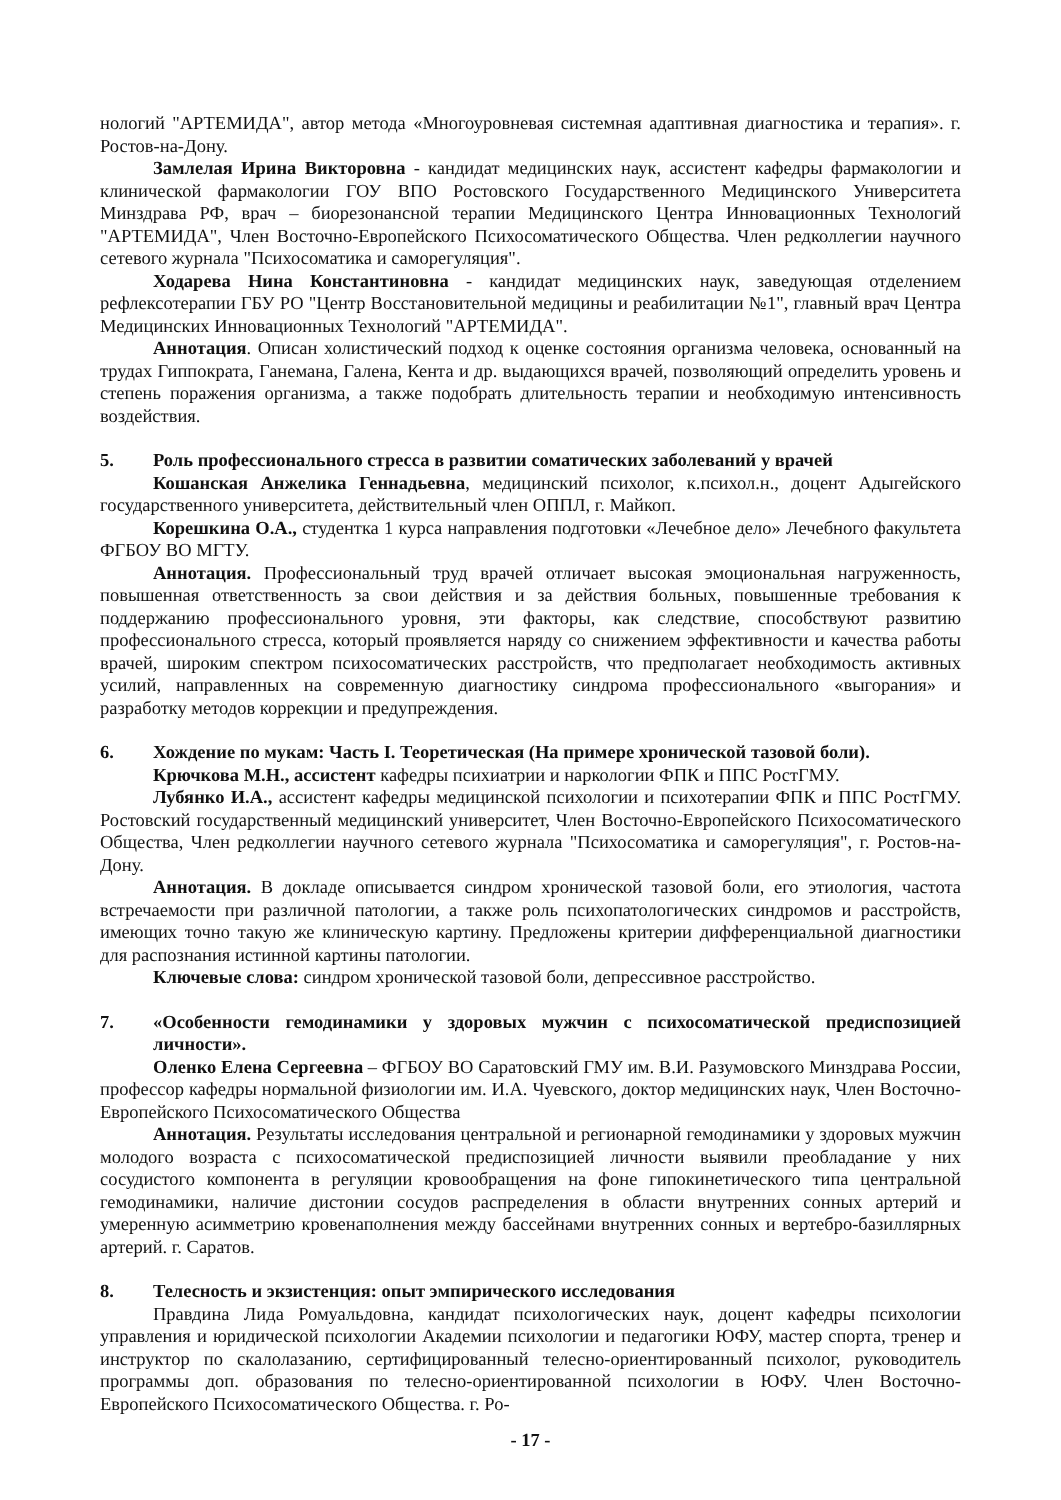нологий "АРТЕМИДА", автор метода «Многоуровневая системная адаптивная диагностика и терапия». г. Ростов-на-Дону.
Замлелая Ирина Викторовна - кандидат медицинских наук, ассистент кафедры фармакологии и клинической фармакологии ГОУ ВПО Ростовского Государственного Медицинского Университета Минздрава РФ, врач – биорезонансной терапии Медицинского Центра Инновационных Технологий "АРТЕМИДА", Член Восточно-Европейского Психосоматического Общества. Член редколлегии научного сетевого журнала "Психосоматика и саморегуляция".
Ходарева Нина Константиновна - кандидат медицинских наук, заведующая отделением рефлексотерапии ГБУ РО "Центр Восстановительной медицины и реабилитации №1", главный врач Центра Медицинских Инновационных Технологий "АРТЕМИДА".
Аннотация. Описан холистический подход к оценке состояния организма человека, основанный на трудах Гиппократа, Ганемана, Галена, Кента и др. выдающихся врачей, позволяющий определить уровень и степень поражения организма, а также подобрать длительность терапии и необходимую интенсивность воздействия.
5. Роль профессионального стресса в развитии соматических заболеваний у врачей
Кошанская Анжелика Геннадьевна, медицинский психолог, к.психол.н., доцент Адыгейского государственного университета, действительный член ОППЛ, г. Майкоп.
Корешкина О.А., студентка 1 курса направления подготовки «Лечебное дело» Лечебного факультета ФГБОУ ВО МГТУ.
Аннотация. Профессиональный труд врачей отличает высокая эмоциональная нагруженность, повышенная ответственность за свои действия и за действия больных, повышенные требования к поддержанию профессионального уровня, эти факторы, как следствие, способствуют развитию профессионального стресса, который проявляется наряду со снижением эффективности и качества работы врачей, широким спектром психосоматических расстройств, что предполагает необходимость активных усилий, направленных на современную диагностику синдрома профессионального «выгорания» и разработку методов коррекции и предупреждения.
6. Хождение по мукам: Часть I. Теоретическая (На примере хронической тазовой боли).
Крючкова М.Н., ассистент кафедры психиатрии и наркологии ФПК и ППС РостГМУ.
Лубянко И.А., ассистент кафедры медицинской психологии и психотерапии ФПК и ППС РостГМУ. Ростовский государственный медицинский университет, Член Восточно-Европейского Психосоматического Общества, Член редколлегии научного сетевого журнала "Психосоматика и саморегуляция", г. Ростов-на-Дону.
Аннотация. В докладе описывается синдром хронической тазовой боли, его этиология, частота встречаемости при различной патологии, а также роль психопатологических синдромов и расстройств, имеющих точно такую же клиническую картину. Предложены критерии дифференциальной диагностики для распознания истинной картины патологии.
Ключевые слова: синдром хронической тазовой боли, депрессивное расстройство.
7. «Особенности гемодинамики у здоровых мужчин с психосоматической предиспозицией личности».
Оленко Елена Сергеевна – ФГБОУ ВО Саратовский ГМУ им. В.И. Разумовского Минздрава России, профессор кафедры нормальной физиологии им. И.А. Чуевского, доктор медицинских наук, Член Восточно-Европейского Психосоматического Общества
Аннотация. Результаты исследования центральной и регионарной гемодинамики у здоровых мужчин молодого возраста с психосоматической предиспозицией личности выявили преобладание у них сосудистого компонента в регуляции кровообращения на фоне гипокинетического типа центральной гемодинамики, наличие дистонии сосудов распределения в области внутренних сонных артерий и умеренную асимметрию кровенаполнения между бассейнами внутренних сонных и вертебро-базиллярных артерий. г. Саратов.
8. Телесность и экзистенция: опыт эмпирического исследования
Правдина Лида Ромуальдовна, кандидат психологических наук, доцент кафедры психологии управления и юридической психологии Академии психологии и педагогики ЮФУ, мастер спорта, тренер и инструктор по скалолазанию, сертифицированный телесно-ориентированный психолог, руководитель программы доп. образования по телесно-ориентированной психологии в ЮФУ. Член Восточно-Европейского Психосоматического Общества. г. Ро-
- 17 -